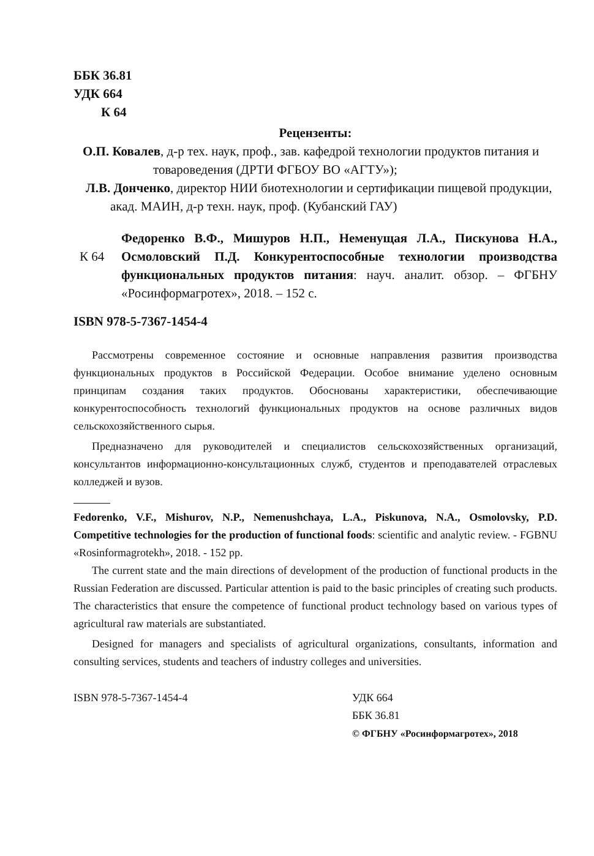ББК 36.81
УДК 664
К 64
Рецензенты:
О.П. Ковалев, д-р тех. наук, проф., зав. кафедрой технологии продуктов питания и товароведения (ДРТИ ФГБОУ ВО «АГТУ»);
Л.В. Донченко, директор НИИ биотехнологии и сертификации пищевой продукции, акад. МАИН, д-р техн. наук, проф. (Кубанский ГАУ)
К 64
Федоренко В.Ф., Мишуров Н.П., Неменущая Л.А., Пискунова Н.А., Осмоловский П.Д. Конкурентоспособные технологии производства функциональных продуктов питания: науч. аналит. обзор. – ФГБНУ «Росинформагротех», 2018. – 152 с.
ISBN 978-5-7367-1454-4
Рассмотрены современное состояние и основные направления развития производства функциональных продуктов в Российской Федерации. Особое внимание уделено основным принципам создания таких продуктов. Обоснованы характеристики, обеспечивающие конкурентоспособность технологий функциональных продуктов на основе различных видов сельскохозяйственного сырья.
Предназначено для руководителей и специалистов сельскохозяйственных организаций, консультантов информационно-консультационных служб, студентов и преподавателей отраслевых колледжей и вузов.
Fedorenko, V.F., Mishurov, N.P., Nemenushchaya, L.A., Piskunova, N.A., Osmolovsky, P.D. Competitive technologies for the production of functional foods: scientific and analytic review. - FGBNU «Rosinformagrotekh», 2018. - 152 pp.
The current state and the main directions of development of the production of functional products in the Russian Federation are discussed. Particular attention is paid to the basic principles of creating such products. The characteristics that ensure the competence of functional product technology based on various types of agricultural raw materials are substantiated.
Designed for managers and specialists of agricultural organizations, consultants, information and consulting services, students and teachers of industry colleges and universities.
ISBN 978-5-7367-1454-4 УДК 664
ББК 36.81
© ФГБНУ «Росинформагротех», 2018